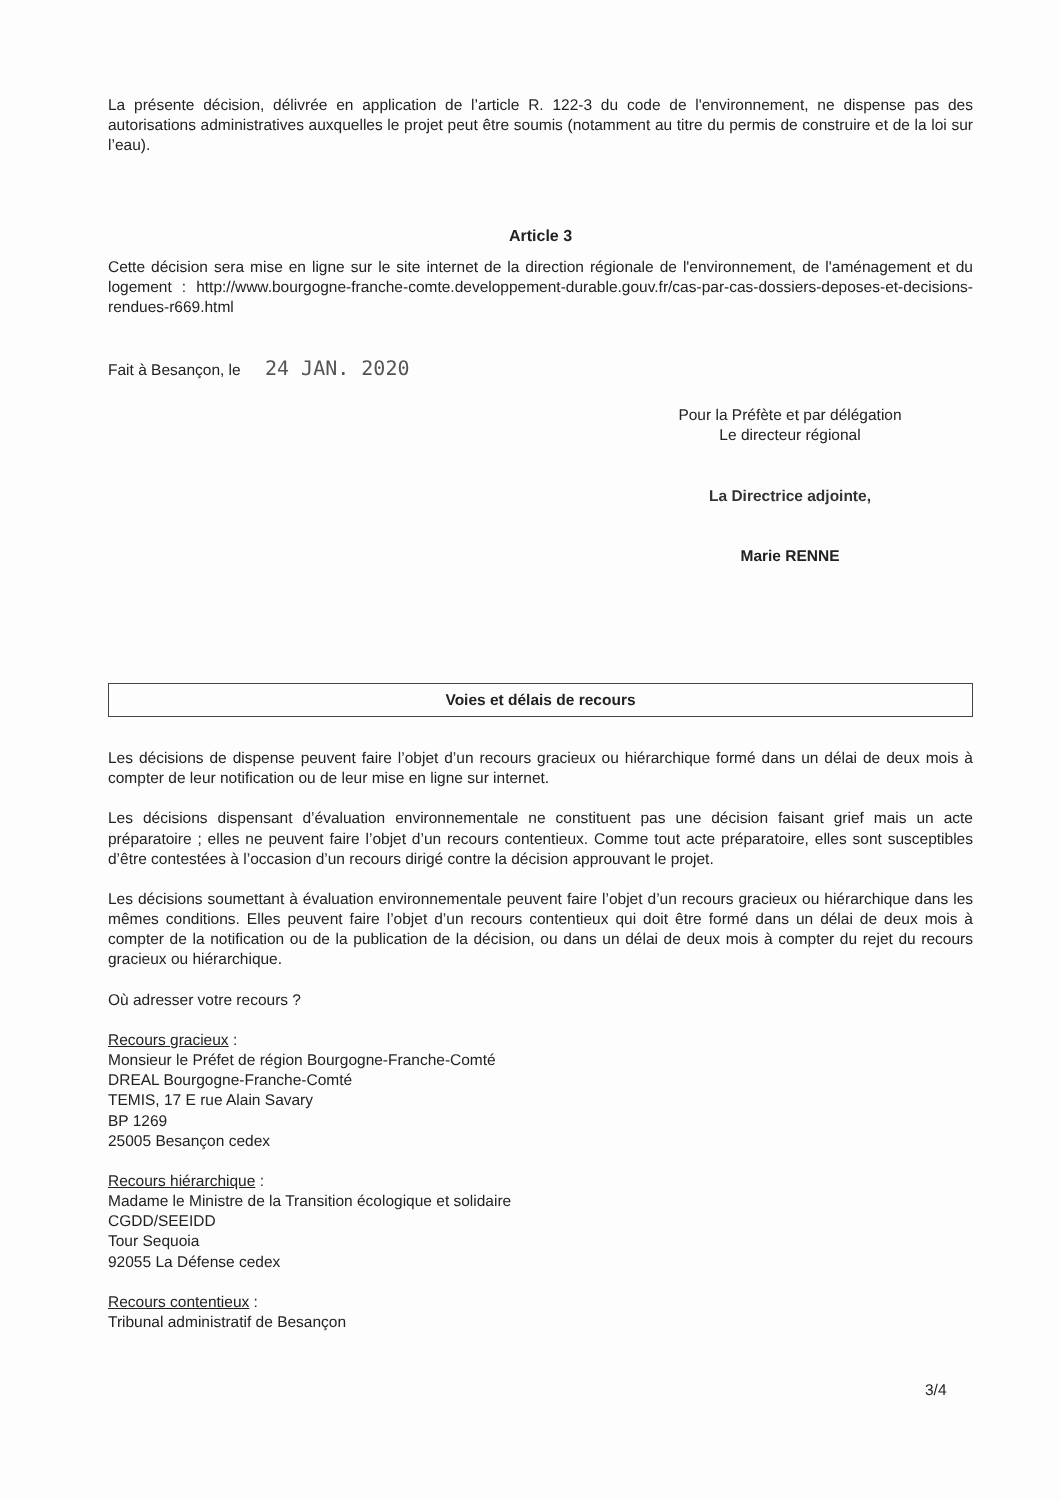La présente décision, délivrée en application de l’article R. 122-3 du code de l'environnement, ne dispense pas des autorisations administratives auxquelles le projet peut être soumis (notamment au titre du permis de construire et de la loi sur l’eau).
Article 3
Cette décision sera mise en ligne sur le site internet de la direction régionale de l'environnement, de l'aménagement et du logement : http://www.bourgogne-franche-comte.developpement-durable.gouv.fr/cas-par-cas-dossiers-deposes-et-decisions-rendues-r669.html
Fait à Besançon, le 24 JAN. 2020
Pour la Préfète et par délégation
Le directeur régional
La Directrice adjointe,
Marie RENNE
Voies et délais de recours
Les décisions de dispense peuvent faire l’objet d’un recours gracieux ou hiérarchique formé dans un délai de deux mois à compter de leur notification ou de leur mise en ligne sur internet.
Les décisions dispensant d’évaluation environnementale ne constituent pas une décision faisant grief mais un acte préparatoire ; elles ne peuvent faire l’objet d’un recours contentieux. Comme tout acte préparatoire, elles sont susceptibles d’être contestées à l’occasion d’un recours dirigé contre la décision approuvant le projet.
Les décisions soumettant à évaluation environnementale peuvent faire l’objet d’un recours gracieux ou hiérarchique dans les mêmes conditions. Elles peuvent faire l’objet d’un recours contentieux qui doit être formé dans un délai de deux mois à compter de la notification ou de la publication de la décision, ou dans un délai de deux mois à compter du rejet du recours gracieux ou hiérarchique.
Où adresser votre recours ?
Recours gracieux :
Monsieur le Préfet de région Bourgogne-Franche-Comté
DREAL Bourgogne-Franche-Comté
TEMIS, 17 E rue Alain Savary
BP 1269
25005 Besançon cedex
Recours hiérarchique :
Madame le Ministre de la Transition écologique et solidaire
CGDD/SEEIDD
Tour Sequoia
92055 La Défense cedex
Recours contentieux :
Tribunal administratif de Besançon
3/4